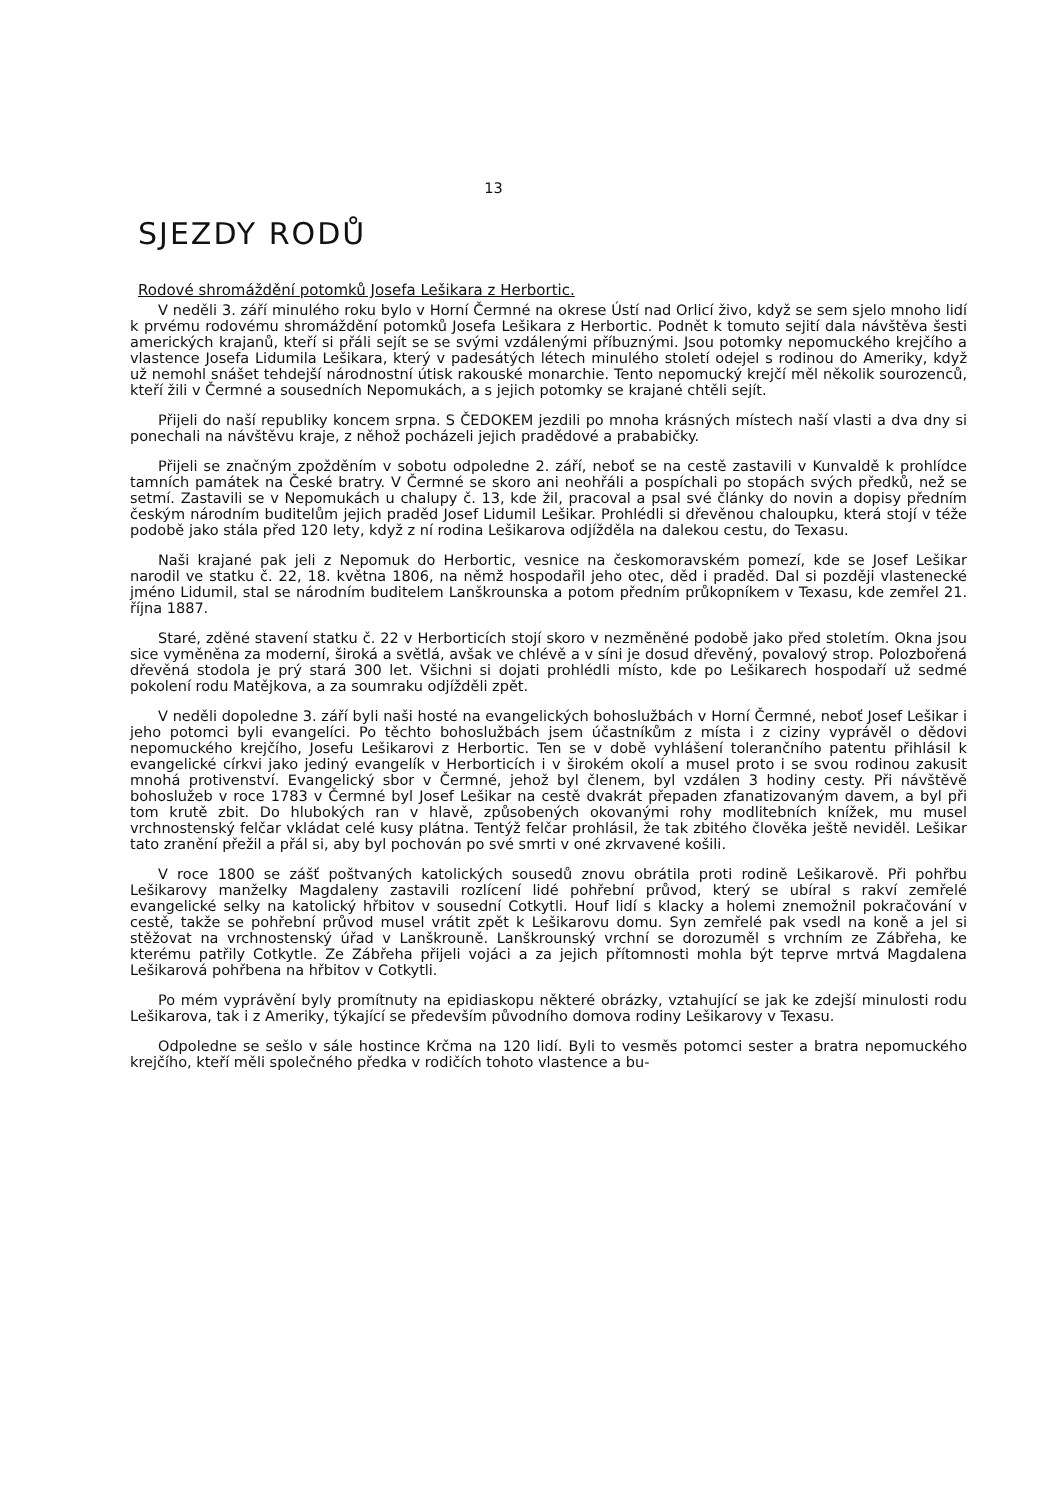13
SJEZDY RODŮ
Rodové shromáždění potomků Josefa Lešikara z Herbortic.
V neděli 3. září minulého roku bylo v Horní Čermné na okrese Ústí nad Orlicí živo, když se sem sjelo mnoho lidí k prvému rodovému shromáždění potomků Josefa Lešikara z Herbortic. Podnět k tomuto sejití dala návštěva šesti amerických krajanů, kteří si přáli sejít se se svými vzdálenými příbuznými. Jsou potomky nepomuckého krejčího a vlastence Josefa Lidumila Lešikara, který v padesátých létech minulého století odejel s rodinou do Ameriky, když už nemohl snášet tehdejší národnostní útisk rakouské monarchie. Tento nepomucký krejčí měl několik sourozenců, kteří žili v Čermné a sousedních Nepomukách, a s jejich potomky se krajané chtěli sejít.
Přijeli do naší republiky koncem srpna. S ČEDOKEM jezdili po mnoha krásných místech naší vlasti a dva dny si ponechali na návštěvu kraje, z něhož pocházeli jejich pradědové a prababičky.
Přijeli se značným zpožděním v sobotu odpoledne 2. září, neboť se na cestě zastavili v Kunvaldě k prohlídce tamních památek na České bratry. V Čermné se skoro ani neohřáli a pospíchali po stopách svých předků, než se setmí. Zastavili se v Nepomukách u chalupy č. 13, kde žil, pracoval a psal své články do novin a dopisy předním českým národním buditelům jejich praděd Josef Lidumil Lešikar. Prohlédli si dřevěnou chaloupku, která stojí v téže podobě jako stála před 120 lety, když z ní rodina Lešikarova odjížděla na dalekou cestu, do Texasu.
Naši krajané pak jeli z Nepomuk do Herbortic, vesnice na českomoravském pomezí, kde se Josef Lešikar narodil ve statku č. 22, 18. května 1806, na němž hospodařil jeho otec, děd i praděd. Dal si později vlastenecké jméno Lidumil, stal se národním buditelem Lanškrounska a potom předním průkopníkem v Texasu, kde zemřel 21. října 1887.
Staré, zděné stavení statku č. 22 v Herborticích stojí skoro v nezměněné podobě jako před stoletím. Okna jsou sice vyměněna za moderní, široká a světlá, avšak ve chlévě a v síni je dosud dřevěný, povalový strop. Polozbořená dřevěná stodola je prý stará 300 let. Všichni si dojati prohlédli místo, kde po Lešikarech hospodaří už sedmé pokolení rodu Matějkova, a za soumraku odjížděli zpět.
V neděli dopoledne 3. září byli naši hosté na evangelických bohoslužbách v Horní Čermné, neboť Josef Lešikar i jeho potomci byli evangelíci. Po těchto bohoslužbách jsem účastníkům z místa i z ciziny vyprávěl o dědovi nepomuckého krejčího, Josefu Lešikarovi z Herbortic. Ten se v době vyhlášení tolerančního patentu přihlásil k evangelické církvi jako jediný evangelík v Herborticích i v širokém okolí a musel proto i se svou rodinou zakusit mnohá protivenství. Evangelický sbor v Čermné, jehož byl členem, byl vzdálen 3 hodiny cesty. Při návštěvě bohoslužeb v roce 1783 v Čermné byl Josef Lešikar na cestě dvakrát přepaden zfanatizovaným davem, a byl při tom krutě zbit. Do hlubokých ran v hlavě, způsobených okovanými rohy modlitebních knížek, mu musel vrchnostenský felčar vkládat celé kusy plátna. Tentýž felčar prohlásil, že tak zbitého člověka ještě neviděl. Lešikar tato zranění přežil a přál si, aby byl pochován po své smrti v oné zkrvavené košili.
V roce 1800 se zášť poštvaných katolických sousedů znovu obrátila proti rodině Lešikarově. Při pohřbu Lešikarovy manželky Magdaleny zastavili rozlícení lidé pohřební průvod, který se ubíral s rakví zemřelé evangelické selky na katolický hřbitov v sousední Cotkytli. Houf lidí s klacky a holemi znemožnil pokračování v cestě, takže se pohřební průvod musel vrátit zpět k Lešikarovu domu. Syn zemřelé pak vsedl na koně a jel si stěžovat na vrchnostenský úřad v Lanškrouně. Lanškrounský vrchní se dorozuměl s vrchním ze Zábřeha, ke kterému patřily Cotkytle. Ze Zábřeha přijeli vojáci a za jejich přítomnosti mohla být teprve mrtvá Magdalena Lešikarová pohřbena na hřbitov v Cotkytli.
Po mém vyprávění byly promítnuty na epidiaskopu některé obrázky, vztahující se jak ke zdejší minulosti rodu Lešikarova, tak i z Ameriky, týkající se především původního domova rodiny Lešikarovy v Texasu.
Odpoledne se sešlo v sále hostince Krčma na 120 lidí. Byli to vesměs potomci sester a bratra nepomuckého krejčího, kteří měli společného předka v rodičích tohoto vlastence a bu-